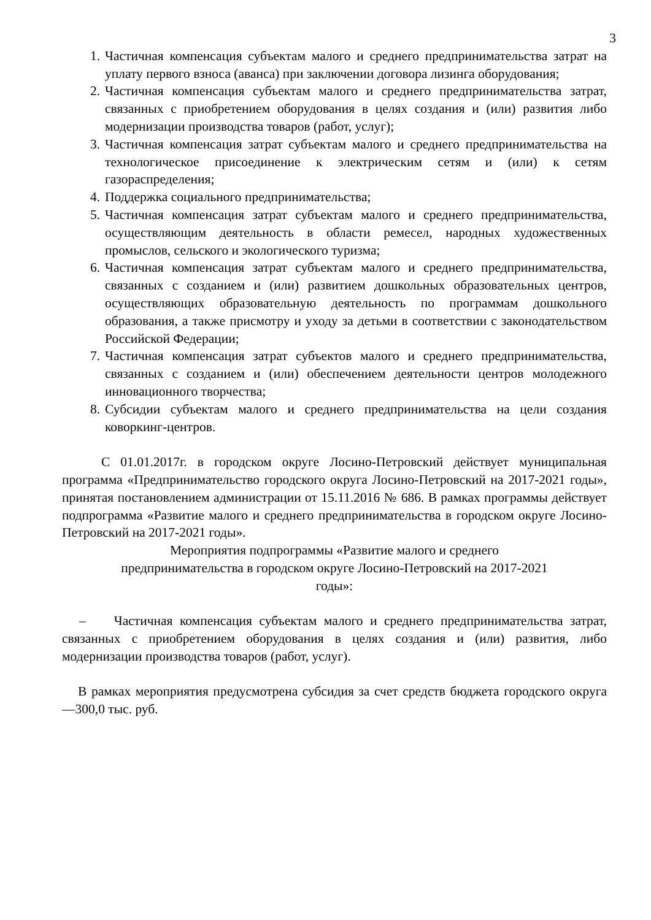3
1. Частичная компенсация субъектам малого и среднего предпринимательства затрат на уплату первого взноса (аванса) при заключении договора лизинга оборудования;
2. Частичная компенсация субъектам малого и среднего предпринимательства затрат, связанных с приобретением оборудования в целях создания и (или) развития либо модернизации производства товаров (работ, услуг);
3. Частичная компенсация затрат субъектам малого и среднего предпринимательства на технологическое присоединение к электрическим сетям и (или) к сетям газораспределения;
4. Поддержка социального предпринимательства;
5. Частичная компенсация затрат субъектам малого и среднего предпринимательства, осуществляющим деятельность в области ремесел, народных художественных промыслов, сельского и экологического туризма;
6. Частичная компенсация затрат субъектам малого и среднего предпринимательства, связанных с созданием и (или) развитием дошкольных образовательных центров, осуществляющих образовательную деятельность по программам дошкольного образования, а также присмотру и уходу за детьми в соответствии с законодательством Российской Федерации;
7. Частичная компенсация затрат субъектов малого и среднего предпринимательства, связанных с созданием и (или) обеспечением деятельности центров молодежного инновационного творчества;
8. Субсидии субъектам малого и среднего предпринимательства на цели создания коворкинг-центров.
С 01.01.2017г. в городском округе Лосино-Петровский действует муниципальная программа «Предпринимательство городского округа Лосино-Петровский на 2017-2021 годы», принятая постановлением администрации от 15.11.2016 № 686. В рамках программы действует подпрограмма «Развитие малого и среднего предпринимательства в городском округе Лосино-Петровский на 2017-2021 годы».
Мероприятия подпрограммы «Развитие малого и среднего
предпринимательства в городском округе Лосино-Петровский на 2017-2021
годы»:
– Частичная компенсация субъектам малого и среднего предпринимательства затрат, связанных с приобретением оборудования в целях создания и (или) развития, либо модернизации производства товаров (работ, услуг).
В рамках мероприятия предусмотрена субсидия за счет средств бюджета городского округа —300,0 тыс. руб.